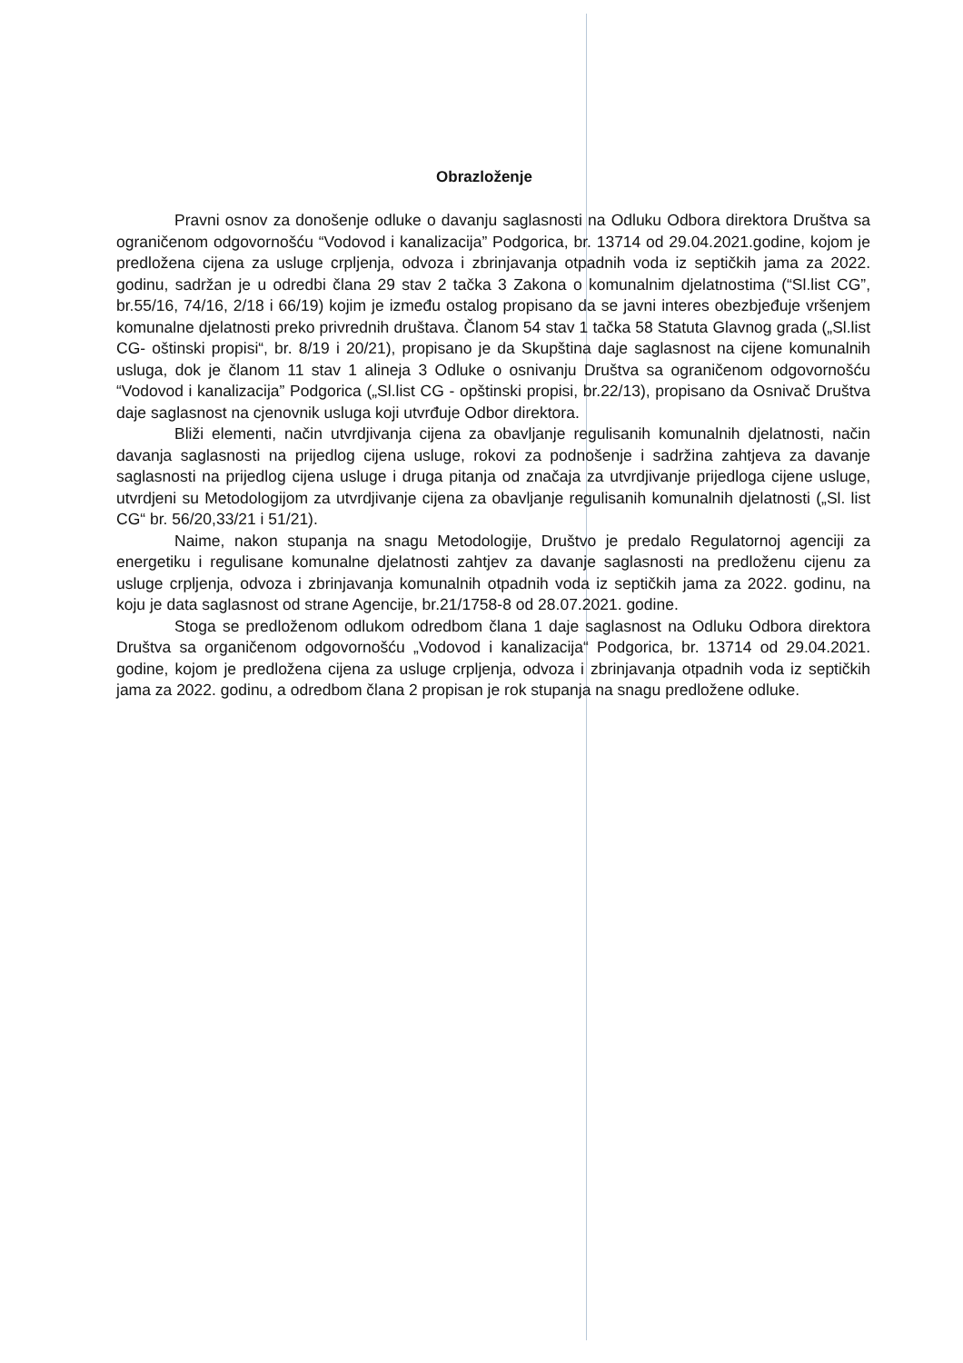Obrazloženje
Pravni osnov za donošenje odluke o davanju saglasnosti na Odluku Odbora direktora Društva sa ograničenom odgovornošću “Vodovod i kanalizacija” Podgorica, br. 13714 od 29.04.2021.godine, kojom je predložena cijena za usluge crpljenja, odvoza i zbrinjavanja otpadnih voda iz septičkih jama za 2022. godinu, sadržan je u odredbi člana 29 stav 2 tačka 3 Zakona o komunalnim djelatnostima (“Sl.list CG”, br.55/16, 74/16, 2/18 i 66/19) kojim je između ostalog propisano da se javni interes obezbjeđuje vršenjem komunalne djelatnosti preko privrednih društava. Članom 54 stav 1 tačka 58 Statuta Glavnog grada („Sl.list CG- oštinski propisi“, br. 8/19 i 20/21), propisano je da Skupština daje saglasnost na cijene komunalnih usluga, dok je članom 11 stav 1 alineja 3 Odluke o osnivanju Društva sa ograničenom odgovornošću “Vodovod i kanalizacija” Podgorica („Sl.list CG - opštinski propisi, br.22/13), propisano da Osnivač Društva daje saglasnost na cjenovnik usluga koji utvrđuje Odbor direktora.
Bliži elementi, način utvrdjivanja cijena za obavljanje regulisanih komunalnih djelatnosti, način davanja saglasnosti na prijedlog cijena usluge, rokovi za podnošenje i sadržina zahtjeva za davanje saglasnosti na prijedlog cijena usluge i druga pitanja od značaja za utvrdjivanje prijedloga cijene usluge, utvrdjeni su Metodologijom za utvrdjivanje cijena za obavljanje regulisanih komunalnih djelatnosti („Sl. list CG“ br. 56/20,33/21 i 51/21).
Naime, nakon stupanja na snagu Metodologije, Društvo je predalo Regulatornoj agenciji za energetiku i regulisane komunalne djelatnosti zahtjev za davanje saglasnosti na predloženu cijenu za usluge crpljenja, odvoza i zbrinjavanja komunalnih otpadnih voda iz septičkih jama za 2022. godinu, na koju je data saglasnost od strane Agencije, br.21/1758-8 od 28.07.2021. godine.
Stoga se predloženom odlukom odredbom člana 1 daje saglasnost na Odluku Odbora direktora Društva sa organičenom odgovornošću „Vodovod i kanalizacija“ Podgorica, br. 13714 od 29.04.2021. godine, kojom je predložena cijena za usluge crpljenja, odvoza i zbrinjavanja otpadnih voda iz septičkih jama za 2022. godinu, a odredbom člana 2 propisan je rok stupanja na snagu predložene odluke.